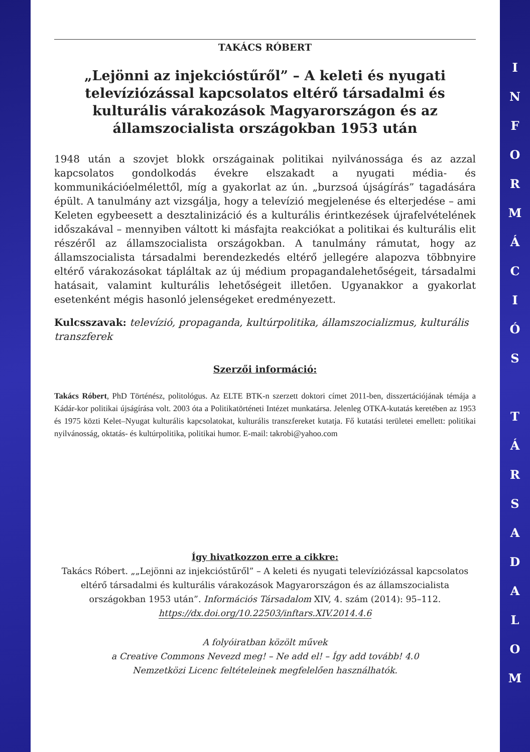TAKÁCS RÓBERT
„Lejönni az injekcióstűről” – A keleti és nyugati televíziózással kapcsolatos eltérő társadalmi és kulturális várakozások Magyarországon és az államszocialista országokban 1953 után
1948 után a szovjet blokk országainak politikai nyilvánossága és az azzal kapcsolatos gondolkodás évekre elszakadt a nyugati média- és kommunikációelmélettől, míg a gyakorlat az ún. „burzsoá újságírás” tagadására épült. A tanulmány azt vizsgálja, hogy a televízió megjelenése és elterjedése – ami Keleten egybeesett a desztalinizáció és a kulturális érintkezések újrafelvételének időszakával – mennyiben váltott ki másfajta reakciókat a politikai és kulturális elit részéről az államszocialista országokban. A tanulmány rámutat, hogy az államszocialista társadalmi berendezkedés eltérő jellegére alapozva többnyire eltérő várakozásokat tápláltak az új médium propagandalehetőségeit, társadalmi hatásait, valamint kulturális lehetőségeit illetően. Ugyanakkor a gyakorlat esetenként mégis hasonló jelenségeket eredményezett.
Kulcsszavak: televízió, propaganda, kultúrpolitika, államszocializmus, kulturális transzferek
Szerzői információ:
Takács Róbert, PhD Történész, politológus. Az ELTE BTK-n szerzett doktori címet 2011-ben, disszertációjának témája a Kádár-kor politikai újságírása volt. 2003 óta a Politikatörténeti Intézet munkatársa. Jelenleg OTKA-kutatás keretében az 1953 és 1975 közti Kelet–Nyugat kulturális kapcsolatokat, kulturális transzfereket kutatja. Fő kutatási területei emellett: politikai nyilvánosság, oktatás- és kultúrpolitika, politikai humor. E-mail: takrobi@yahoo.com
Így hivatkozzon erre a cikkre:
Takács Róbert. „„Lejönni az injekcióstűről” – A keleti és nyugati televíziózással kapcsolatos eltérő társadalmi és kulturális várakozások Magyarországon és az államszocialista országokban 1953 után”. Információs Társadalom XIV, 4. szám (2014): 95–112.
https://dx.doi.org/10.22503/inftars.XIV.2014.4.6
A folyóiratban közölt művek
a Creative Commons Nevezd meg! – Ne add el! – Így add tovább! 4.0
Nemzetközi Licenc feltételeinek megfelelően használhatók.
I
N
F
O
R
M
Á
C
I
Ó
S
T
Á
R
S
A
D
A
L
O
M